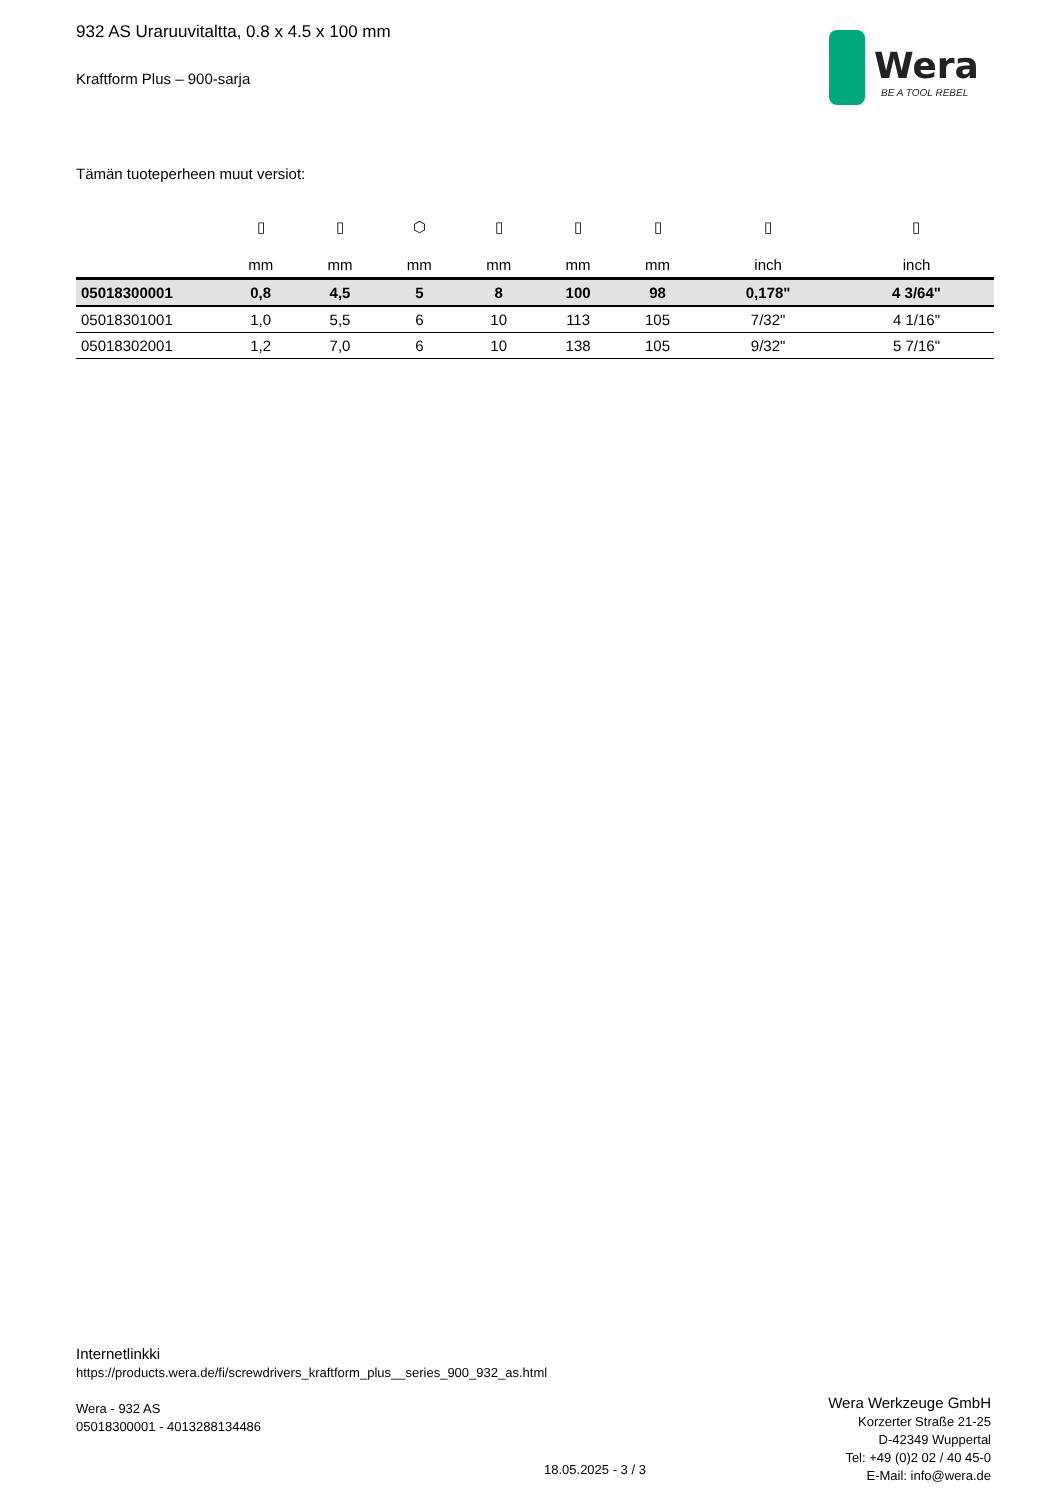Wera
BE A TOOL REBEL
932 AS Uraruuvitaltta, 0.8 x 4.5 x 100 mm
Kraftform Plus – 900-sarja
Tämän tuoteperheen muut versiot:
| | ▯ | ▯ | ⬡ | ▯ | ▯ | ▯ | ▯ | ▯ |
| --- | --- | --- | --- | --- | --- | --- | --- | --- |
| | mm | mm | mm | mm | mm | mm | inch | inch |
| 05018300001 | 0,8 | 4,5 | 5 | 8 | 100 | 98 | 0,178" | 4 3/64" |
| 05018301001 | 1,0 | 5,5 | 6 | 10 | 113 | 105 | 7/32" | 4 1/16" |
| 05018302001 | 1,2 | 7,0 | 6 | 10 | 138 | 105 | 9/32" | 5 7/16" |
Internetlinkki
https://products.wera.de/fi/screwdrivers_kraftform_plus__series_900_932_as.html
Wera - 932 AS
05018300001 - 4013288134486
Wera Werkzeuge GmbH
Korzerter Straße 21-25
D-42349 Wuppertal
Tel: +49 (0)2 02 / 40 45-0
E-Mail: info@wera.de
18.05.2025 - 3 / 3